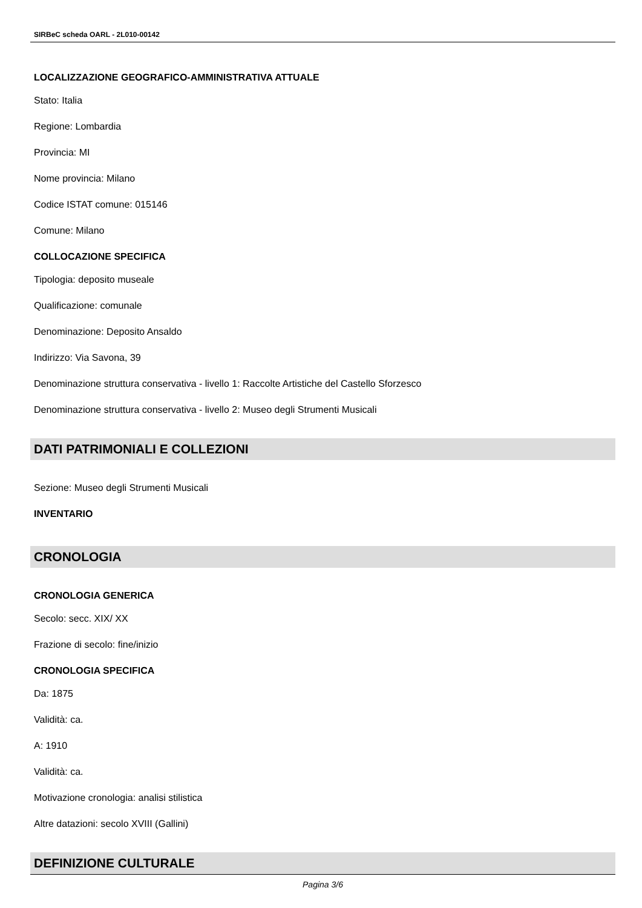SIRBeC scheda OARL - 2L010-00142
LOCALIZZAZIONE GEOGRAFICO-AMMINISTRATIVA ATTUALE
Stato: Italia
Regione: Lombardia
Provincia: MI
Nome provincia: Milano
Codice ISTAT comune: 015146
Comune: Milano
COLLOCAZIONE SPECIFICA
Tipologia: deposito museale
Qualificazione: comunale
Denominazione: Deposito Ansaldo
Indirizzo: Via Savona, 39
Denominazione struttura conservativa - livello 1: Raccolte Artistiche del Castello Sforzesco
Denominazione struttura conservativa - livello 2: Museo degli Strumenti Musicali
DATI PATRIMONIALI E COLLEZIONI
Sezione: Museo degli Strumenti Musicali
INVENTARIO
CRONOLOGIA
CRONOLOGIA GENERICA
Secolo: secc. XIX/ XX
Frazione di secolo: fine/inizio
CRONOLOGIA SPECIFICA
Da: 1875
Validità: ca.
A: 1910
Validità: ca.
Motivazione cronologia: analisi stilistica
Altre datazioni: secolo XVIII (Gallini)
DEFINIZIONE CULTURALE
Pagina 3/6